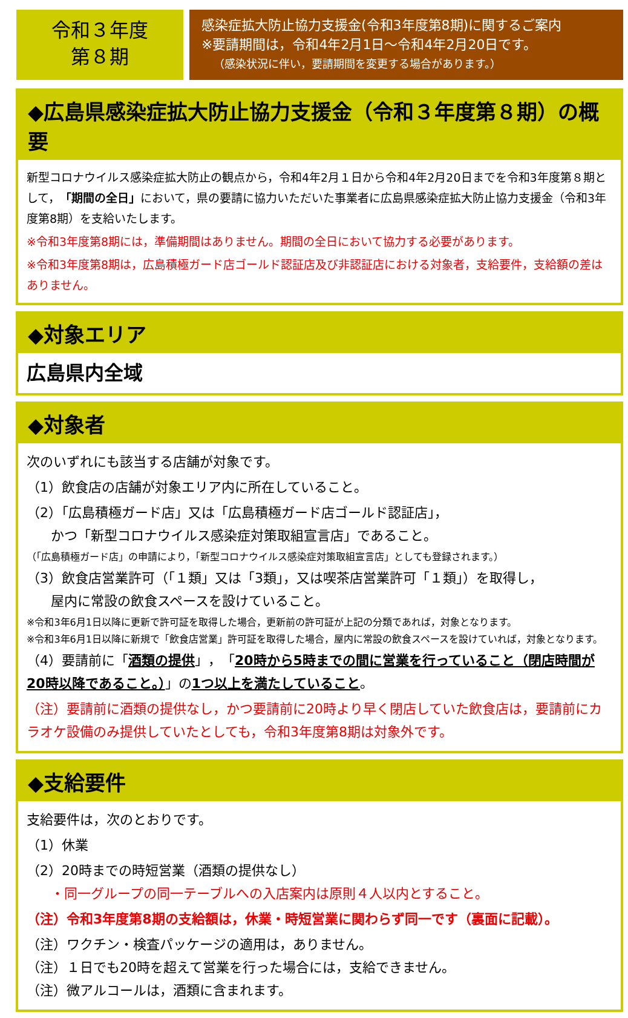令和３年度
第８期
感染症拡大防止協力支援金(令和3年度第8期)に関するご案内
※要請期間は，令和4年2月1日～令和4年2月20日です。
（感染状況に伴い，要請期間を変更する場合があります。）
◆広島県感染症拡大防止協力支援金（令和３年度第８期）の概要
新型コロナウイルス感染症拡大防止の観点から，令和4年2月１日から令和4年2月20日までを令和3年度第８期として，「期間の全日」において，県の要請に協力いただいた事業者に広島県感染症拡大防止協力支援金（令和3年度第8期）を支給いたします。
※令和3年度第8期には，準備期間はありません。期間の全日において協力する必要があります。
※令和3年度第8期は，広島積極ガード店ゴールド認証店及び非認証店における対象者，支給要件，支給額の差はありません。
◆対象エリア
広島県内全域
◆対象者
次のいずれにも該当する店舗が対象です。
（1）飲食店の店舗が対象エリア内に所在していること。
（2）「広島積極ガード店」又は「広島積極ガード店ゴールド認証店」，
かつ「新型コロナウイルス感染症対策取組宣言店」であること。
（「広島積極ガード店」の申請により，「新型コロナウイルス感染症対策取組宣言店」としても登録されます。）
（3）飲食店営業許可（「１類」又は「3類」，又は喫茶店営業許可「１類」）を取得し，
屋内に常設の飲食スペースを設けていること。
※令和3年6月1日以降に更新で許可証を取得した場合，更新前の許可証が上記の分類であれば，対象となります。
※令和3年6月1日以降に新規で「飲食店営業」許可証を取得した場合，屋内に常設の飲食スペースを設けていれば，対象となります。
（4）要請前に「酒類の提供」，「20時から5時までの間に営業を行っていること（閉店時間が20時以降であること。）」の1つ以上を満たしていること。
（注）要請前に酒類の提供なし，かつ要請前に20時より早く閉店していた飲食店は，要請前にカラオケ設備のみ提供していたとしても，令和3年度第8期は対象外です。
◆支給要件
支給要件は，次のとおりです。
（1）休業
（2）20時までの時短営業（酒類の提供なし）
・同一グループの同一テーブルへの入店案内は原則４人以内とすること。
（注）令和3年度第8期の支給額は，休業・時短営業に関わらず同一です（裏面に記載）。
（注）ワクチン・検査パッケージの適用は，ありません。
（注）１日でも20時を超えて営業を行った場合には，支給できません。
（注）微アルコールは，酒類に含まれます。